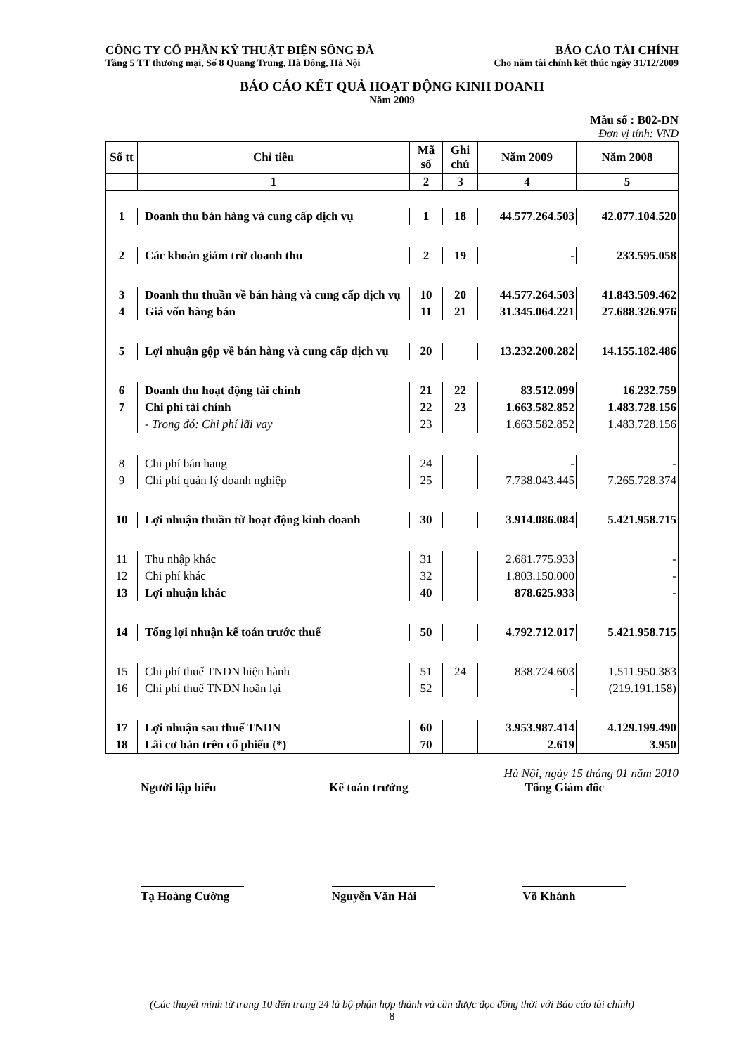CÔNG TY CỔ PHẦN KỸ THUẬT ĐIỆN SÔNG ĐÀ BÁO CÁO TÀI CHÍNH
Tầng 5 TT thương mại, Số 8 Quang Trung, Hà Đông, Hà Nội Cho năm tài chính kết thúc ngày 31/12/2009
BÁO CÁO KẾT QUẢ HOẠT ĐỘNG KINH DOANH
Năm 2009
Mẫu số : B02-DN
Đơn vị tính: VND
| Số tt | Chỉ tiêu | Mã số | Ghi chú | Năm 2009 | Năm 2008 |
| --- | --- | --- | --- | --- | --- |
| | 1 | 2 | 3 | 4 | 5 |
| 1 | Doanh thu bán hàng và cung cấp dịch vụ | 1 | 18 | 44.577.264.503 | 42.077.104.520 |
| 2 | Các khoản giảm trừ doanh thu | 2 | 19 | - | 233.595.058 |
| 3 | Doanh thu thuần về bán hàng và cung cấp dịch vụ | 10 | 20 | 44.577.264.503 | 41.843.509.462 |
| 4 | Giá vốn hàng bán | 11 | 21 | 31.345.064.221 | 27.688.326.976 |
| 5 | Lợi nhuận gộp về bán hàng và cung cấp dịch vụ | 20 | | 13.232.200.282 | 14.155.182.486 |
| 6 | Doanh thu hoạt động tài chính | 21 | 22 | 83.512.099 | 16.232.759 |
| 7 | Chi phí tài chính | 22 | 23 | 1.663.582.852 | 1.483.728.156 |
| | - Trong đó: Chi phí lãi vay | 23 | | 1.663.582.852 | 1.483.728.156 |
| 8 | Chi phí bán hang | 24 | | - | - |
| 9 | Chi phí quản lý doanh nghiệp | 25 | | 7.738.043.445 | 7.265.728.374 |
| 10 | Lợi nhuận thuần từ hoạt động kinh doanh | 30 | | 3.914.086.084 | 5.421.958.715 |
| 11 | Thu nhập khác | 31 | | 2.681.775.933 | - |
| 12 | Chi phí khác | 32 | | 1.803.150.000 | - |
| 13 | Lợi nhuận khác | 40 | | 878.625.933 | - |
| 14 | Tổng lợi nhuận kế toán trước thuế | 50 | | 4.792.712.017 | 5.421.958.715 |
| 15 | Chi phí thuế TNDN hiện hành | 51 | 24 | 838.724.603 | 1.511.950.383 |
| 16 | Chi phí thuế TNDN hoãn lại | 52 | | - | (219.191.158) |
| 17 | Lợi nhuận sau thuế TNDN | 60 | | 3.953.987.414 | 4.129.199.490 |
| 18 | Lãi cơ bản trên cổ phiếu (*) | 70 | | 2.619 | 3.950 |
Hà Nội, ngày 15 tháng 01 năm 2010
Người lập biểu Kế toán trưởng Tổng Giám đốc
Tạ Hoàng Cường Nguyễn Văn Hải Võ Khánh
(Các thuyết minh từ trang 10 đến trang 24 là bộ phận hợp thành và cần được đọc đồng thời với Báo cáo tài chính)
8